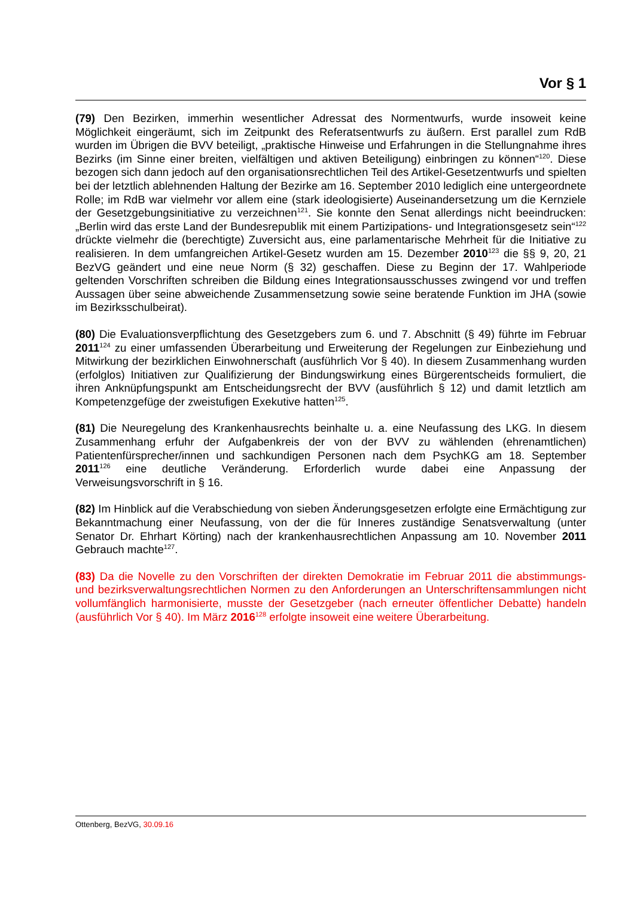Vor § 1
(79) Den Bezirken, immerhin wesentlicher Adressat des Normentwurfs, wurde insoweit keine Möglichkeit eingeräumt, sich im Zeitpunkt des Referatsentwurfs zu äußern. Erst parallel zum RdB wurden im Übrigen die BVV beteiligt, „praktische Hinweise und Erfahrungen in die Stellungnahme ihres Bezirks (im Sinne einer breiten, vielfältigen und aktiven Beteiligung) einbringen zu können“<sup>120</sup>. Diese bezogen sich dann jedoch auf den organisationsrechtlichen Teil des Artikel-Gesetzentwurfs und spielten bei der letztlich ablehnenden Haltung der Bezirke am 16. September 2010 lediglich eine untergeordnete Rolle; im RdB war vielmehr vor allem eine (stark ideologisierte) Auseinandersetzung um die Kernziele der Gesetzgebungsinitiative zu verzeichnen<sup>121</sup>. Sie konnte den Senat allerdings nicht beeindrucken: „Berlin wird das erste Land der Bundesrepublik mit einem Partizipations- und Integrationsgesetz sein“<sup>122</sup> drückte vielmehr die (berechtigte) Zuversicht aus, eine parlamentarische Mehrheit für die Initiative zu realisieren. In dem umfangreichen Artikel-Gesetz wurden am 15. Dezember 2010<sup>123</sup> die §§ 9, 20, 21 BezVG geändert und eine neue Norm (§ 32) geschaffen. Diese zu Beginn der 17. Wahlperiode geltenden Vorschriften schreiben die Bildung eines Integrationsausschusses zwingend vor und treffen Aussagen über seine abweichende Zusammensetzung sowie seine beratende Funktion im JHA (sowie im Bezirksschulbeirat).
(80) Die Evaluationsverpflichtung des Gesetzgebers zum 6. und 7. Abschnitt (§ 49) führte im Februar 2011<sup>124</sup> zu einer umfassenden Überarbeitung und Erweiterung der Regelungen zur Einbeziehung und Mitwirkung der bezirklichen Einwohnerschaft (ausführlich Vor § 40). In diesem Zusammenhang wurden (erfolglos) Initiativen zur Qualifizierung der Bindungswirkung eines Bürgerentscheids formuliert, die ihren Anknüpfungspunkt am Entscheidungsrecht der BVV (ausführlich § 12) und damit letztlich am Kompetenzgefüge der zweistufigen Exekutive hatten<sup>125</sup>.
(81) Die Neuregelung des Krankenhausrechts beinhalte u. a. eine Neufassung des LKG. In diesem Zusammenhang erfuhr der Aufgabenkreis der von der BVV zu wählenden (ehrenamtlichen) Patientenfürsprecher/innen und sachkundigen Personen nach dem PsychKG am 18. September 2011<sup>126</sup> eine deutliche Veränderung. Erforderlich wurde dabei eine Anpassung der Verweisungsvorschrift in § 16.
(82) Im Hinblick auf die Verabschiedung von sieben Änderungsgesetzen erfolgte eine Ermächtigung zur Bekanntmachung einer Neufassung, von der die für Inneres zuständige Senatsverwaltung (unter Senator Dr. Ehrhart Körting) nach der krankenhausrechtlichen Anpassung am 10. November 2011 Gebrauch machte<sup>127</sup>.
(83) Da die Novelle zu den Vorschriften der direkten Demokratie im Februar 2011 die abstimmungs- und bezirksverwaltungsrechtlichen Normen zu den Anforderungen an Unterschriftensammlungen nicht vollumfänglich harmonisierte, musste der Gesetzgeber (nach erneuter öffentlicher Debatte) handeln (ausführlich Vor § 40). Im März 2016<sup>128</sup> erfolgte insoweit eine weitere Überarbeitung.
Ottenberg, BezVG, 30.09.16